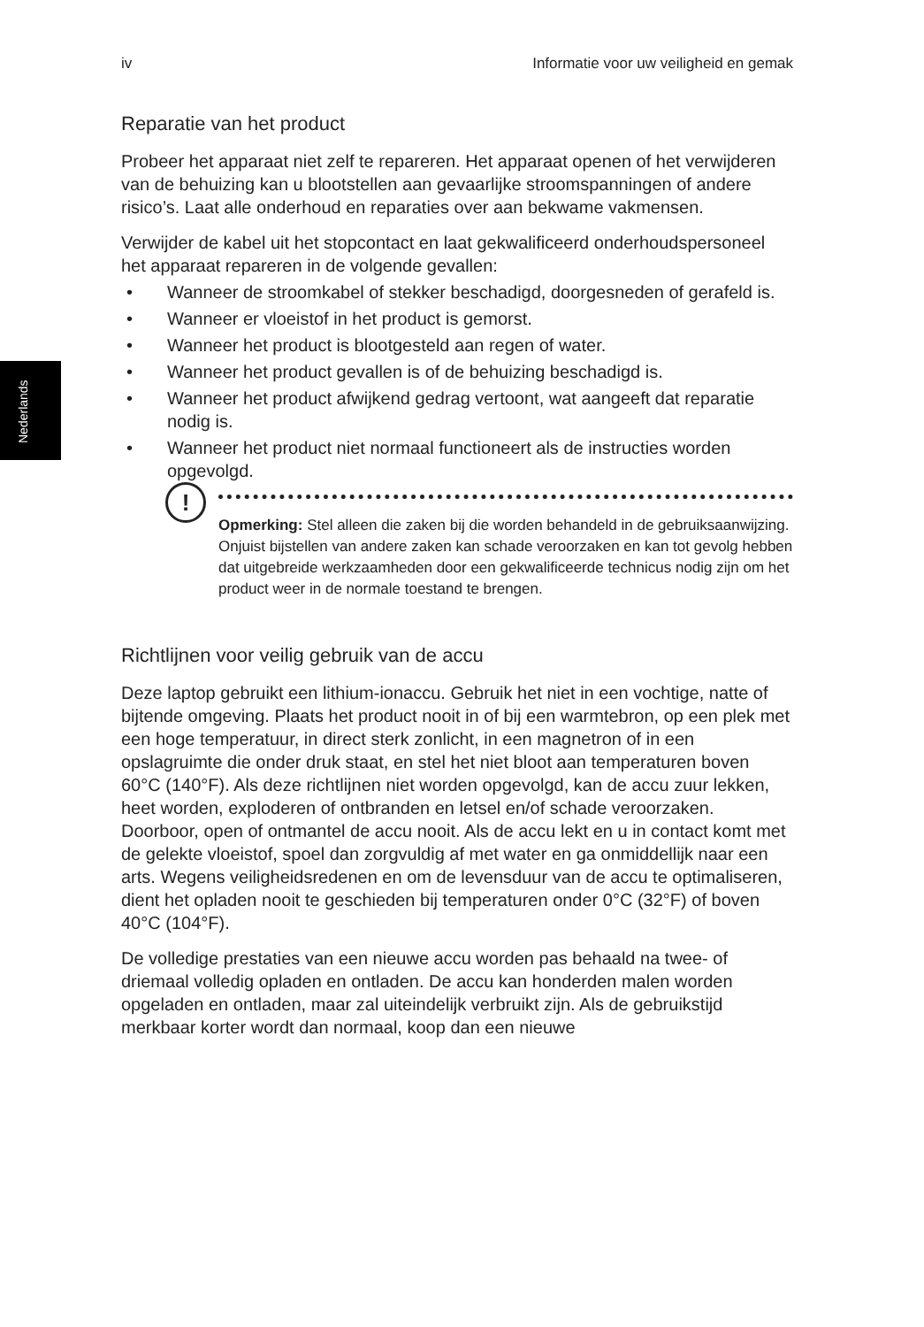Nederlands
iv Informatie voor uw veiligheid en gemak
Reparatie van het product
Probeer het apparaat niet zelf te repareren. Het apparaat openen of het verwijderen van de behuizing kan u blootstellen aan gevaarlijke stroomspanningen of andere risico’s. Laat alle onderhoud en reparaties over aan bekwame vakmensen.
Verwijder de kabel uit het stopcontact en laat gekwalificeerd onderhoudspersoneel het apparaat repareren in de volgende gevallen:
• Wanneer de stroomkabel of stekker beschadigd, doorgesneden of gerafeld is.
• Wanneer er vloeistof in het product is gemorst.
• Wanneer het product is blootgesteld aan regen of water.
• Wanneer het product gevallen is of de behuizing beschadigd is.
• Wanneer het product afwijkend gedrag vertoont, wat aangeeft dat reparatie nodig is.
• Wanneer het product niet normaal functioneert als de instructies worden opgevolgd.
!
Opmerking: Stel alleen die zaken bij die worden behandeld in de gebruiksaanwijzing. Onjuist bijstellen van andere zaken kan schade veroorzaken en kan tot gevolg hebben dat uitgebreide werkzaamheden door een gekwalificeerde technicus nodig zijn om het product weer in de normale toestand te brengen.
Richtlijnen voor veilig gebruik van de accu
Deze laptop gebruikt een lithium-ionaccu. Gebruik het niet in een vochtige, natte of bijtende omgeving. Plaats het product nooit in of bij een warmtebron, op een plek met een hoge temperatuur, in direct sterk zonlicht, in een magnetron of in een opslagruimte die onder druk staat, en stel het niet bloot aan temperaturen boven 60°C (140°F). Als deze richtlijnen niet worden opgevolgd, kan de accu zuur lekken, heet worden, exploderen of ontbranden en letsel en/of schade veroorzaken. Doorboor, open of ontmantel de accu nooit. Als de accu lekt en u in contact komt met de gelekte vloeistof, spoel dan zorgvuldig af met water en ga onmiddellijk naar een arts. Wegens veiligheidsredenen en om de levensduur van de accu te optimaliseren, dient het opladen nooit te geschieden bij temperaturen onder 0°C (32°F) of boven 40°C (104°F).
De volledige prestaties van een nieuwe accu worden pas behaald na twee- of driemaal volledig opladen en ontladen. De accu kan honderden malen worden opgeladen en ontladen, maar zal uiteindelijk verbruikt zijn. Als de gebruikstijd merkbaar korter wordt dan normaal, koop dan een nieuwe